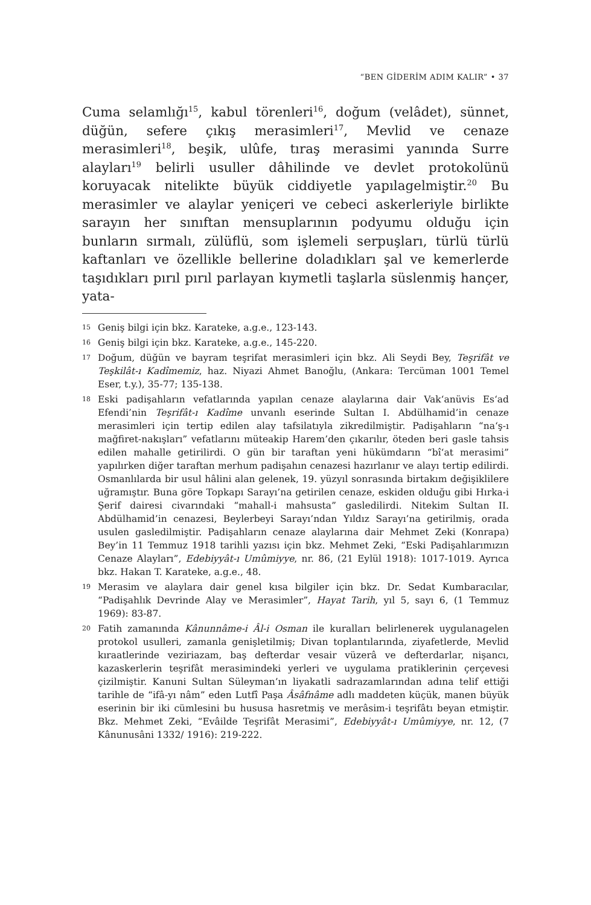“BEN GİDERİM ADIM KALIR” • 37
Cuma selamlığı<sup>15</sup>, kabul törenleri<sup>16</sup>, doğum (velâdet), sünnet, düğün, sefere çıkış merasimleri<sup>17</sup>, Mevlid ve cenaze merasimleri<sup>18</sup>, beşik, ulûfe, tıraş merasimi yanında Surre alayları<sup>19</sup> belirli usuller dâhilinde ve devlet protokolünü koruyacak nitelikte büyük ciddiyetle yapılagelmiştir.<sup>20</sup> Bu merasimler ve alaylar yeniçeri ve cebeci askerleriyle birlikte sarayın her sınıftan mensuplarının podyumu olduğu için bunların sırmalı, zülüflü, som işlemeli serpuşları, türlü türlü kaftanları ve özellikle bellerine doladıkları şal ve kemerlerde taşıdıkları pırıl pırıl parlayan kıymetli taşlarla süslenmiş hançer, yata-
15 Geniş bilgi için bkz. Karateke, a.g.e., 123-143.
16 Geniş bilgi için bkz. Karateke, a.g.e., 145-220.
17 Doğum, düğün ve bayram teşrifat merasimleri için bkz. Ali Seydi Bey, Teşrifât ve Teşkilât-ı Kadîmemiz, haz. Niyazi Ahmet Banoğlu, (Ankara: Tercüman 1001 Temel Eser, t.y.), 35-77; 135-138.
18 Eski padişahların vefatlarında yapılan cenaze alaylarına dair Vak‘anüvis Es‘ad Efendi’nin Teşrifât-ı Kadîme unvanlı eserinde Sultan I. Abdülhamid’in cenaze merasimleri için tertip edilen alay tafsilatıyla zikredilmiştir. Padişahların “na‘ş-ı mağfiret-nakışları” vefatlarını müteakip Harem’den çıkarılır, öteden beri gasle tahsis edilen mahalle getirilirdi. O gün bir taraftan yeni hükümdarın “bî‘at merasimi” yapılırken diğer taraftan merhum padişahın cenazesi hazırlanır ve alayı tertip edilirdi. Osmanlılarda bir usul hâlini alan gelenek, 19. yüzyıl sonrasında birtakım değişiklilere uğramıştır. Buna göre Topkapı Sarayı’na getirilen cenaze, eskiden olduğu gibi Hırka-i Şerif dairesi civarındaki “mahall-i mahsusta” gasledilirdi. Nitekim Sultan II. Abdülhamid’in cenazesi, Beylerbeyi Sarayı’ndan Yıldız Sarayı’na getirilmiş, orada usulen gasledilmiştir. Padişahların cenaze alaylarına dair Mehmet Zeki (Konrapa) Bey’in 11 Temmuz 1918 tarihli yazısı için bkz. Mehmet Zeki, “Eski Padişahlarımızın Cenaze Alayları”, Edebiyyât-ı Umûmiyye, nr. 86, (21 Eylül 1918): 1017-1019. Ayrıca bkz. Hakan T. Karateke, a.g.e., 48.
19 Merasim ve alaylara dair genel kısa bilgiler için bkz. Dr. Sedat Kumbaracılar, “Padişahlık Devrinde Alay ve Merasimler”, Hayat Tarih, yıl 5, sayı 6, (1 Temmuz 1969): 83-87.
20 Fatih zamanında Kânunnâme-i Âl-i Osman ile kuralları belirlenerek uygulanagelen protokol usulleri, zamanla genişletilmiş; Divan toplantılarında, ziyafetlerde, Mevlid kıraatlerinde veziriazam, baş defterdar vesair vüzerâ ve defterdarlar, nişancı, kazaskerlerin teşrifât merasimindeki yerleri ve uygulama pratiklerinin çerçevesi çizilmiştir. Kanuni Sultan Süleyman’ın liyakatli sadrazamlarından adına telif ettiği tarihle de “ifâ-yı nâm” eden Lutfî Paşa Âsâfnâme adlı maddeten küçük, manen büyük eserinin bir iki cümlesini bu hususa hasretmiş ve merâsim-i teşrifâtı beyan etmiştir. Bkz. Mehmet Zeki, “Evâilde Teşrifât Merasimi”, Edebiyyât-ı Umûmiyye, nr. 12, (7 Kânunusâni 1332/ 1916): 219-222.